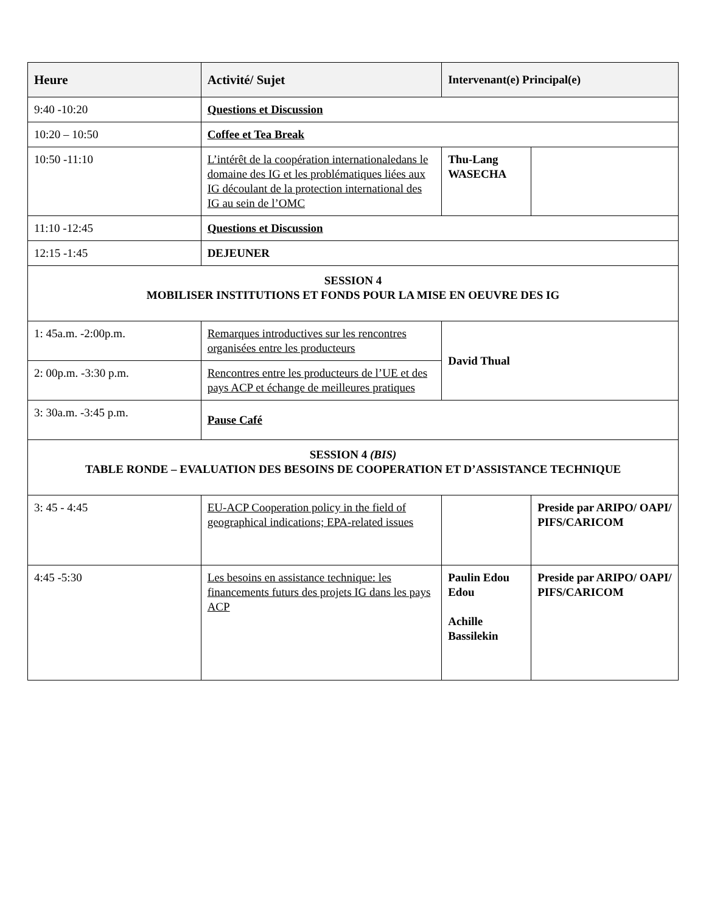| Heure | Activité/ Sujet | Intervenant(e) Principal(e) | |
| --- | --- | --- | --- |
| 9:40 -10:20 | Questions et Discussion | | |
| 10:20 – 10:50 | Coffee et Tea Break | | |
| 10:50 -11:10 | L’intérêt de la coopération internationaledans le domaine des IG et les problématiques liées aux IG découlant de la protection international des IG au sein de l’OMC | Thu-Lang WASECHA | |
| 11:10 -12:45 | Questions et Discussion | | |
| 12:15 -1:45 | DEJEUNER | | |
| SESSION 4 MOBILISER INSTITUTIONS ET FONDS POUR LA MISE EN OEUVRE DES IG | | | |
| 1: 45a.m. -2:00p.m. | Remarques introductives sur les rencontres organisées entre les producteurs | David Thual | |
| 2: 00p.m. -3:30 p.m. | Rencontres entre les producteurs de l’UE et des pays ACP et échange de meilleures pratiques | | |
| 3: 30a.m. -3:45 p.m. | Pause Café | | |
| SESSION 4 (BIS) TABLE RONDE – EVALUATION DES BESOINS DE COOPERATION ET D’ASSISTANCE TECHNIQUE | | | |
| 3: 45 - 4:45 | EU-ACP Cooperation policy in the field of geographical indications; EPA-related issues | | Preside par ARIPO/ OAPI/ PIFS/CARICOM |
| 4:45 -5:30 | Les besoins en assistance technique: les financements futurs des projets IG dans les pays ACP | Paulin Edou Edou Achille Bassilekin | Preside par ARIPO/ OAPI/ PIFS/CARICOM |